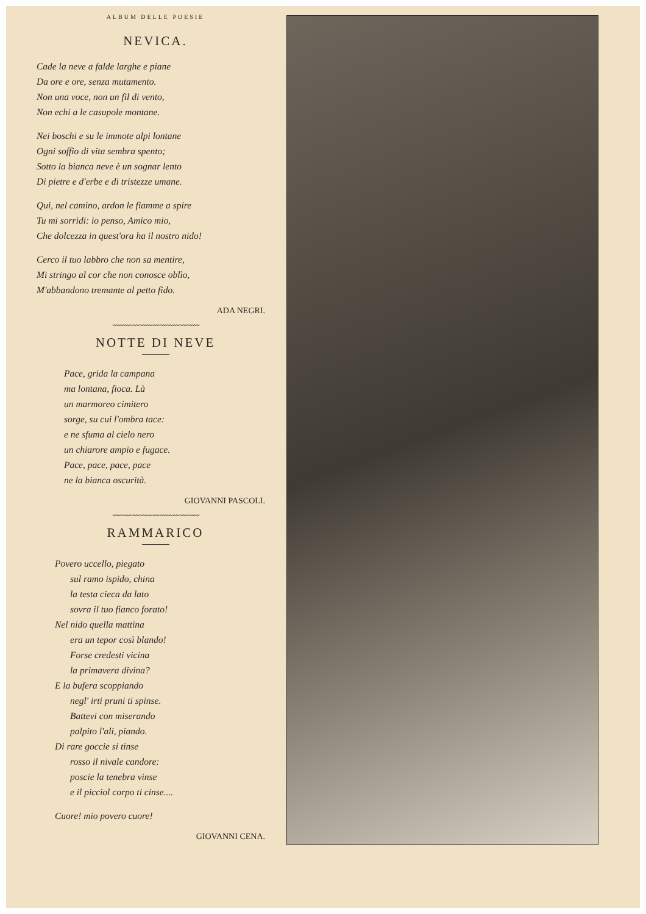ALBUM DELLE POESIE
NEVICA.
Cade la neve a falde larghe e piane
Da ore e ore, senza mutamento.
Non una voce, non un fil di vento,
Non echi a le casupole montane.
Nei boschi e su le immote alpi lontane
Ogni soffio di vita sembra spento;
Sotto la bianca neve è un sognar lento
Di pietre e d'erbe e di tristezze umane.
Qui, nel camino, ardon le fiamme a spire
Tu mi sorridi: io penso, Amico mio,
Che dolcezza in quest'ora ha il nostro nido!
Cerco il tuo labbro che non sa mentire,
Mi stringo al cor che non conosce oblìo,
M'abbandono tremante al petto fido.
ADA NEGRI.
〰〰〰〰〰〰〰〰〰〰〰〰〰
NOTTE DI NEVE
Pace, grida la campana
ma lontana, fioca. Là
un marmoreo cimitero
sorge, su cui l'ombra tace:
e ne sfuma al cielo nero
un chiarore ampio e fugace.
Pace, pace, pace, pace
ne la bianca oscurità.
GIOVANNI PASCOLI.
〰〰〰〰〰〰〰〰〰〰〰〰〰
RAMMARICO
Povero uccello, piegato
sul ramo ispido, china
la testa cieca da lato
sovra il tuo fianco forato!
Nel nido quella mattina
era un tepor così blando!
Forse credesti vicina
la primavera divina?
E la bufera scoppiando
negl' irti pruni ti spinse.
Battevi con miserando
palpito l'ali, piando.
Di rare goccie si tinse
rosso il nivale candore:
poscie la tenebra vinse
e il picciol corpo ti cinse....
Cuore! mio povero cuore!
GIOVANNI CENA.